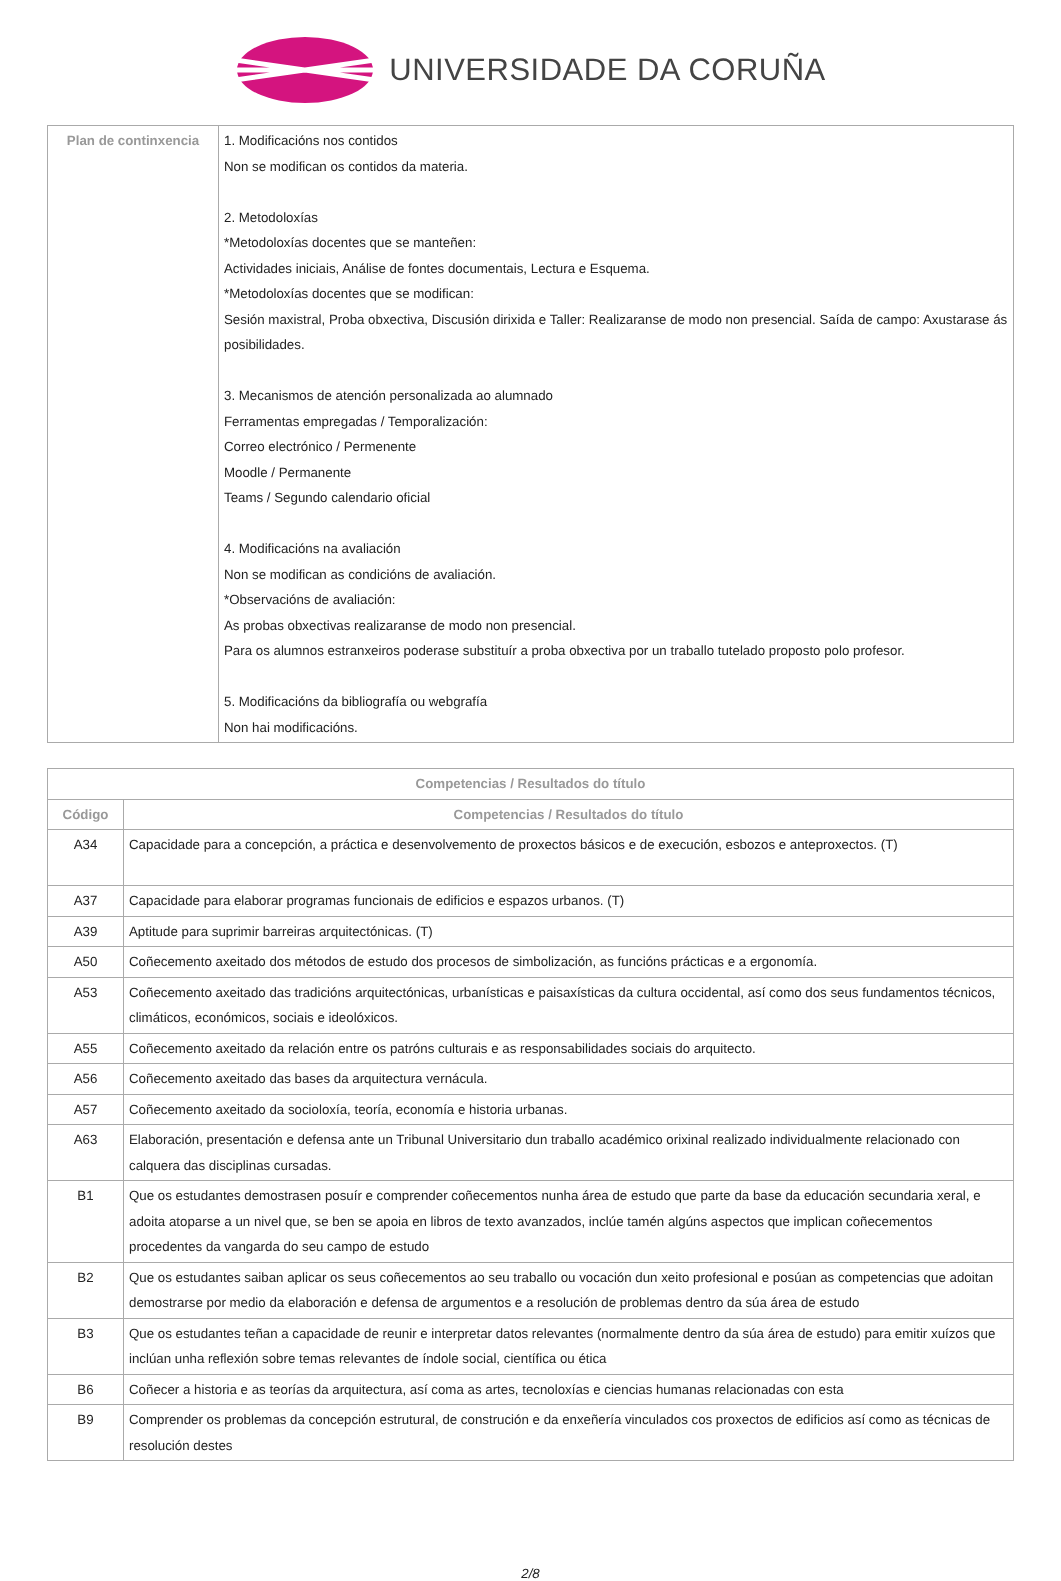UNIVERSIDADE DA CORUÑA
| Plan de continxencia | 1. Modificacións nos contidos Non se modifican os contidos da materia. 2. Metodoloxías *Metodoloxías docentes que se manteñen: Actividades iniciais, Análise de fontes documentais, Lectura e Esquema. *Metodoloxías docentes que se modifican: Sesión maxistral, Proba obxectiva, Discusión dirixida e Taller: Realizaranse de modo non presencial. Saída de campo: Axustarase ás posibilidades. 3. Mecanismos de atención personalizada ao alumnado Ferramentas empregadas / Temporalización: Correo electrónico / Permenente Moodle / Permanente Teams / Segundo calendario oficial 4. Modificacións na avaliación Non se modifican as condicións de avaliación. *Observacións de avaliación: As probas obxectivas realizaranse de modo non presencial. Para os alumnos estranxeiros poderase substituír a proba obxectiva por un traballo tutelado proposto polo profesor. 5. Modificacións da bibliografía ou webgrafía Non hai modificacións. |
| Competencias / Resultados do título | |
| --- | --- |
| Código | Competencias / Resultados do título |
| A34 | Capacidade para a concepción, a práctica e desenvolvemento de proxectos básicos e de execución, esbozos e anteproxectos. (T) |
| A37 | Capacidade para elaborar programas funcionais de edificios e espazos urbanos. (T) |
| A39 | Aptitude para suprimir barreiras arquitectónicas. (T) |
| A50 | Coñecemento axeitado dos métodos de estudo dos procesos de simbolización, as funcións prácticas e a ergonomía. |
| A53 | Coñecemento axeitado das tradicións arquitectónicas, urbanísticas e paisaxísticas da cultura occidental, así como dos seus fundamentos técnicos, climáticos, económicos, sociais e ideolóxicos. |
| A55 | Coñecemento axeitado da relación entre os patróns culturais e as responsabilidades sociais do arquitecto. |
| A56 | Coñecemento axeitado das bases da arquitectura vernácula. |
| A57 | Coñecemento axeitado da socioloxía, teoría, economía e historia urbanas. |
| A63 | Elaboración, presentación e defensa ante un Tribunal Universitario dun traballo académico orixinal realizado individualmente relacionado con calquera das disciplinas cursadas. |
| B1 | Que os estudantes demostrasen posuír e comprender coñecementos nunha área de estudo que parte da base da educación secundaria xeral, e adoita atoparse a un nivel que, se ben se apoia en libros de texto avanzados, inclúe tamén algúns aspectos que implican coñecementos procedentes da vangarda do seu campo de estudo |
| B2 | Que os estudantes saiban aplicar os seus coñecementos ao seu traballo ou vocación dun xeito profesional e posúan as competencias que adoitan demostrarse por medio da elaboración e defensa de argumentos e a resolución de problemas dentro da súa área de estudo |
| B3 | Que os estudantes teñan a capacidade de reunir e interpretar datos relevantes (normalmente dentro da súa área de estudo) para emitir xuízos que inclúan unha reflexión sobre temas relevantes de índole social, científica ou ética |
| B6 | Coñecer a historia e as teorías da arquitectura, así coma as artes, tecnoloxías e ciencias humanas relacionadas con esta |
| B9 | Comprender os problemas da concepción estrutural, de construción e da enxeñería vinculados cos proxectos de edificios así como as técnicas de resolución destes |
2/8